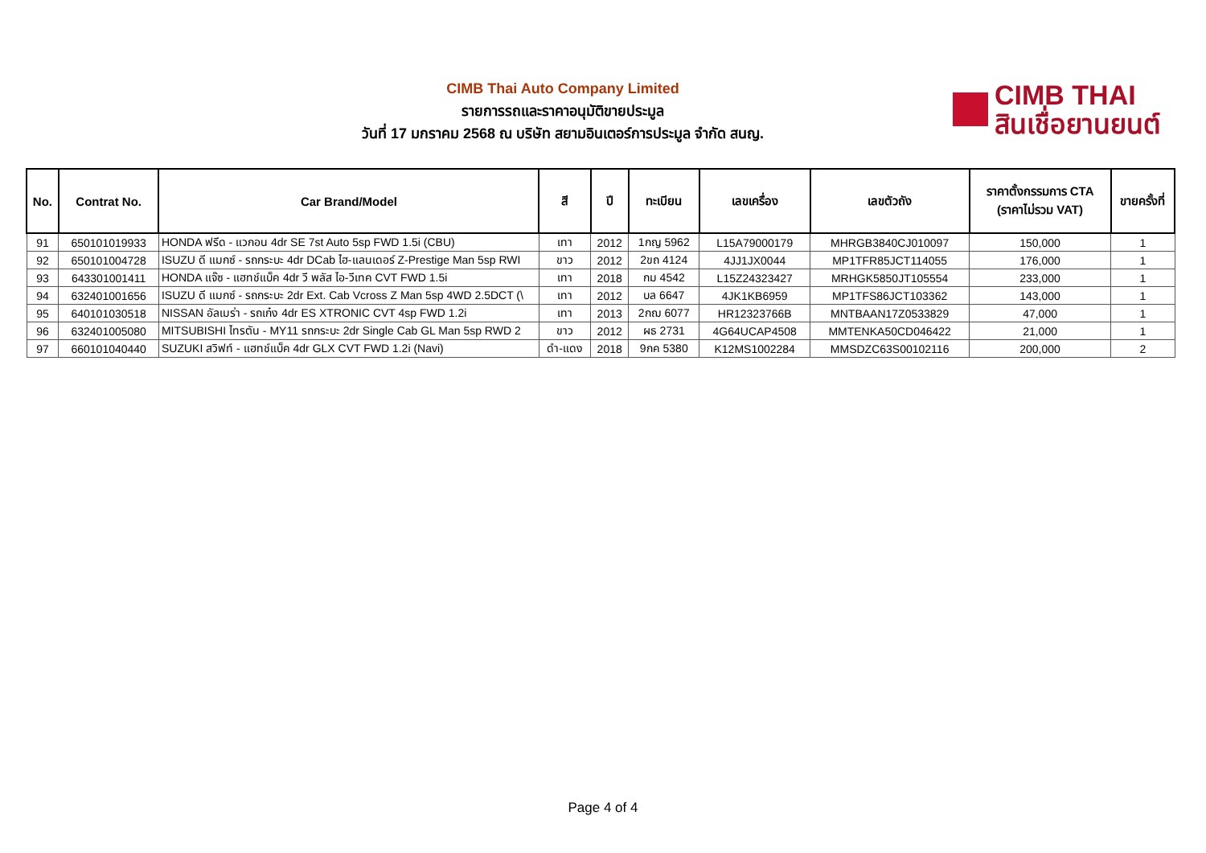CIMB Thai Auto Company Limited
รายการรถและราคาอนุมัติขายประมูล
วันที่ 17 มกราคม 2568 ณ บริษัท สยามอินเตอร์การประมูล จำกัด สนญ.
CIMB THAI
สินเชื่อยานยนต์
| No. | Contrat No. | Car Brand/Model | สี | ปี | ทะเบียน | เลขเครื่อง | เลขตัวถัง | ราคาตั้งกรรมการ CTA (ราคาไม่รวม VAT) | ขายครั้งที่ |
| --- | --- | --- | --- | --- | --- | --- | --- | --- | --- |
| 91 | 650101019933 | HONDA ฟรีด - แวกอน 4dr SE 7st Auto 5sp FWD 1.5i (CBU) | เทา | 2012 | 1กญ 5962 | L15A79000179 | MHRGB3840CJ010097 | 150,000 | 1 |
| 92 | 650101004728 | ISUZU ดี แมกซ์ - รถกระบะ 4dr DCab ไฮ-แลนเดอร์ Z-Prestige Man 5sp RWI | ขาว | 2012 | 2ขถ 4124 | 4JJ1JX0044 | MP1TFR85JCT114055 | 176,000 | 1 |
| 93 | 643301001411 | HONDA แจ๊ซ - แฮทช์แบ็ค 4dr วี พลัส ไอ-วีเทค CVT FWD 1.5i | เทา | 2018 | กม 4542 | L15Z24323427 | MRHGK5850JT105554 | 233,000 | 1 |
| 94 | 632401001656 | ISUZU ดี แมกซ์ - รถกระบะ 2dr Ext. Cab Vcross Z Man 5sp 4WD 2.5DCT (\ | เทา | 2012 | บล 6647 | 4JK1KB6959 | MP1TFS86JCT103362 | 143,000 | 1 |
| 95 | 640101030518 | NISSAN อัลเมร่า - รถเก๋ง 4dr ES XTRONIC CVT 4sp FWD 1.2i | เทา | 2013 | 2กฌ 6077 | HR12323766B | MNTBAAN17Z0533829 | 47,000 | 1 |
| 96 | 632401005080 | MITSUBISHI ไทรตัน - MY11 รถกระบะ 2dr Single Cab GL Man 5sp RWD 2 | ขาว | 2012 | ผธ 2731 | 4G64UCAP4508 | MMTENKA50CD046422 | 21,000 | 1 |
| 97 | 660101040440 | SUZUKI สวิฟท์ - แฮทช์แบ็ค 4dr GLX CVT FWD 1.2i (Navi) | ดำ-แดง | 2018 | 9กค 5380 | K12MS1002284 | MMSDZC63S00102116 | 200,000 | 2 |
Page 4 of 4